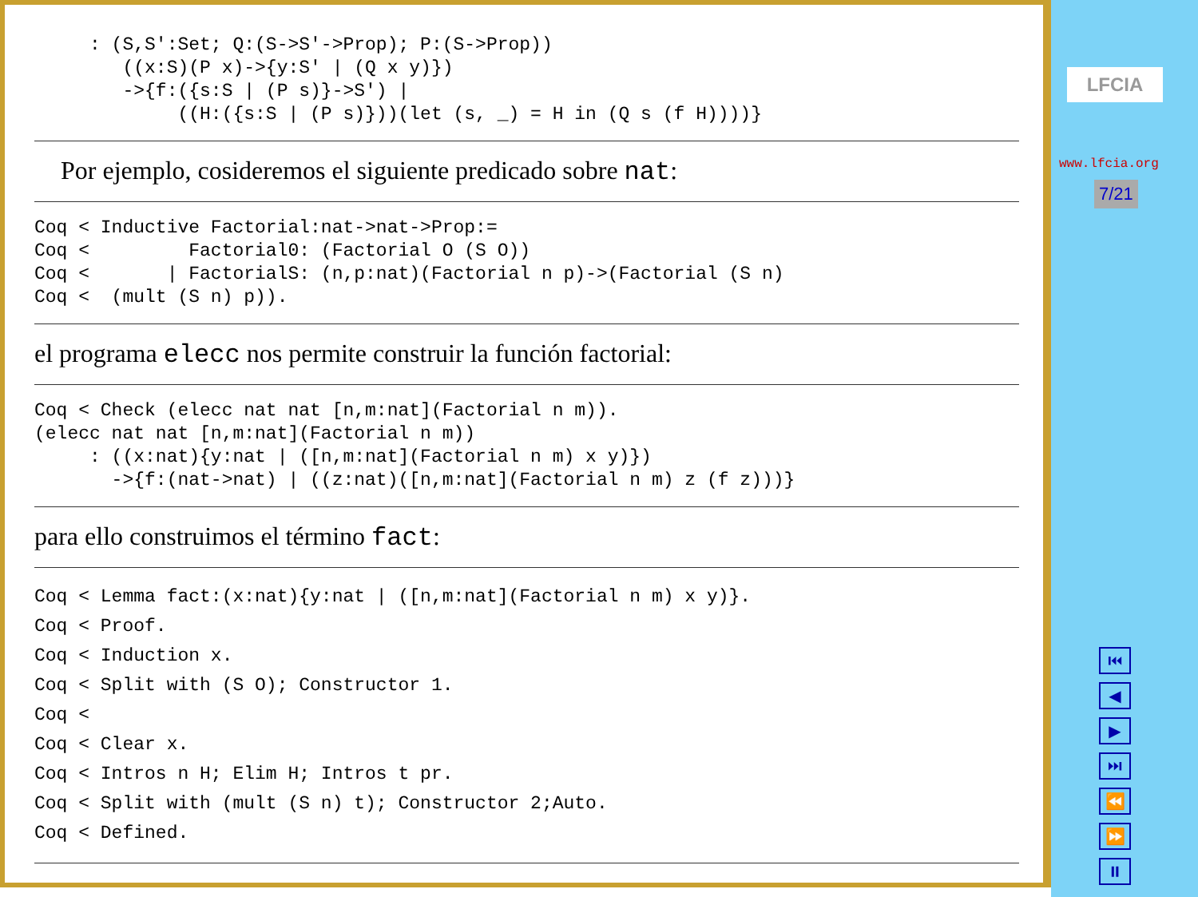: (S,S':Set; Q:(S->S'->Prop); P:(S->Prop))
        ((x:S)(P x)->{y:S' | (Q x y)})
        ->{f:({s:S | (P s)}->S') |
             ((H:({s:S | (P s)}))(let (s, _) = H in (Q s (f H))))}
Por ejemplo, cosideremos el siguiente predicado sobre nat:
Coq < Inductive Factorial:nat->nat->Prop:=
Coq <         Factorial0: (Factorial O (S O))
Coq <       | FactorialS: (n,p:nat)(Factorial n p)->(Factorial (S n)
Coq <  (mult (S n) p)).
el programa elecc nos permite construir la función factorial:
Coq < Check (elecc nat nat [n,m:nat](Factorial n m)).
(elecc nat nat [n,m:nat](Factorial n m))
     : ((x:nat){y:nat | ([n,m:nat](Factorial n m) x y)})
       ->{f:(nat->nat) | ((z:nat)([n,m:nat](Factorial n m) z (f z)))}
para ello construimos el término fact:
Coq < Lemma fact:(x:nat){y:nat | ([n,m:nat](Factorial n m) x y)}.
Coq < Proof.
Coq < Induction x.
Coq < Split with (S O); Constructor 1.
Coq <
Coq < Clear x.
Coq < Intros n H; Elim H; Intros t pr.
Coq < Split with (mult (S n) t); Constructor 2;Auto.
Coq < Defined.
LFCIA
www.lfcia.org
7/21
⏮
◀
▶
⏭
⏪
⏩
⏸